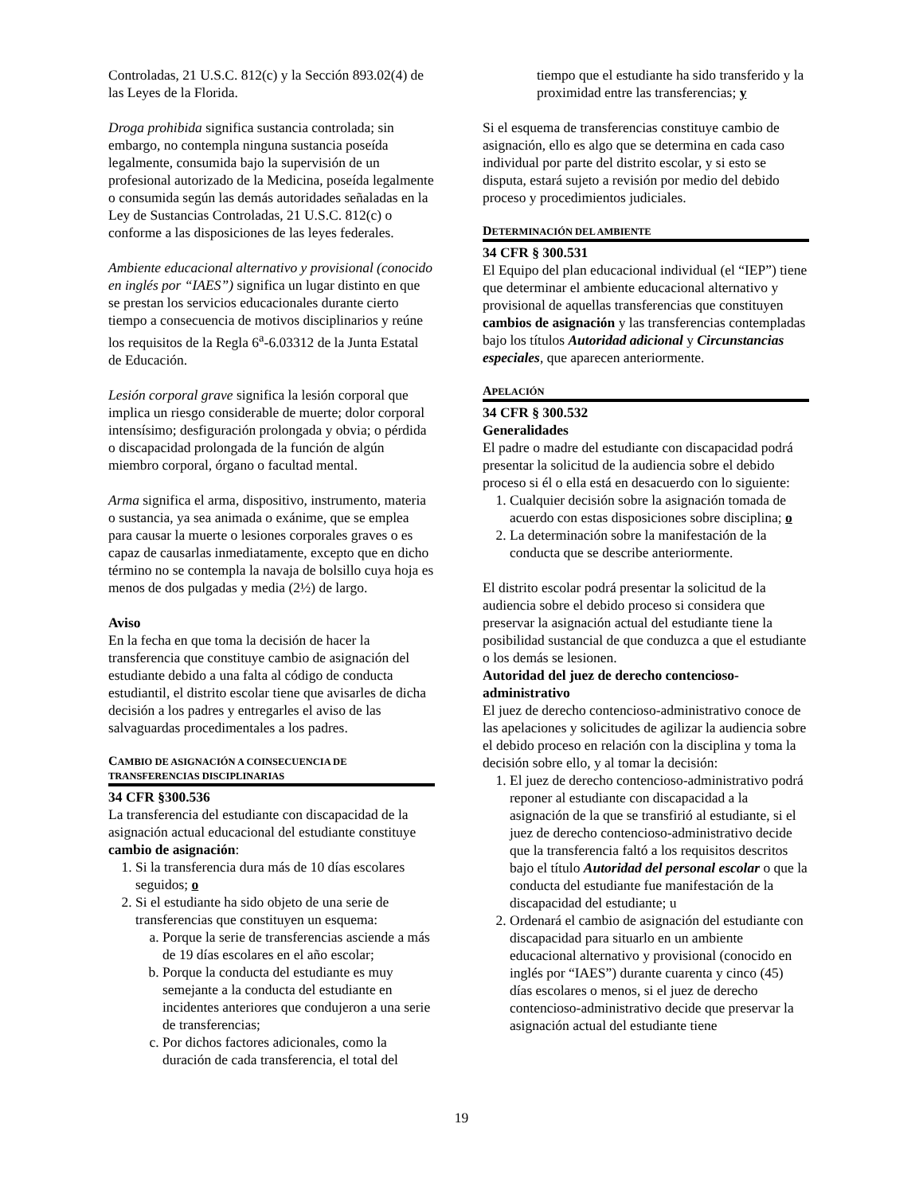Controladas, 21 U.S.C. 812(c) y la Sección 893.02(4) de las Leyes de la Florida.
Droga prohibida significa sustancia controlada; sin embargo, no contempla ninguna sustancia poseída legalmente, consumida bajo la supervisión de un profesional autorizado de la Medicina, poseída legalmente o consumida según las demás autoridades señaladas en la Ley de Sustancias Controladas, 21 U.S.C. 812(c) o conforme a las disposiciones de las leyes federales.
Ambiente educacional alternativo y provisional (conocido en inglés por “IAES”) significa un lugar distinto en que se prestan los servicios educacionales durante cierto tiempo a consecuencia de motivos disciplinarios y reúne los requisitos de la Regla 6<sup>a</sup>-6.03312 de la Junta Estatal de Educación.
Lesión corporal grave significa la lesión corporal que implica un riesgo considerable de muerte; dolor corporal intensísimo; desfiguración prolongada y obvia; o pérdida o discapacidad prolongada de la función de algún miembro corporal, órgano o facultad mental.
Arma significa el arma, dispositivo, instrumento, materia o sustancia, ya sea animada o exánime, que se emplea para causar la muerte o lesiones corporales graves o es capaz de causarlas inmediatamente, excepto que en dicho término no se contempla la navaja de bolsillo cuya hoja es menos de dos pulgadas y media (2½) de largo.
Aviso
En la fecha en que toma la decisión de hacer la transferencia que constituye cambio de asignación del estudiante debido a una falta al código de conducta estudiantil, el distrito escolar tiene que avisarles de dicha decisión a los padres y entregarles el aviso de las salvaguardas procedimentales a los padres.
CAMBIO DE ASIGNACIÓN A COINSECUENCIA DE TRANSFERENCIAS DISCIPLINARIAS
34 CFR §300.536
La transferencia del estudiante con discapacidad de la asignación actual educacional del estudiante constituye cambio de asignación:
1. Si la transferencia dura más de 10 días escolares seguidos; o
2. Si el estudiante ha sido objeto de una serie de transferencias que constituyen un esquema:
a. Porque la serie de transferencias asciende a más de 19 días escolares en el año escolar;
b. Porque la conducta del estudiante es muy semejante a la conducta del estudiante en incidentes anteriores que condujeron a una serie de transferencias;
c. Por dichos factores adicionales, como la duración de cada transferencia, el total del
tiempo que el estudiante ha sido transferido y la proximidad entre las transferencias; y
Si el esquema de transferencias constituye cambio de asignación, ello es algo que se determina en cada caso individual por parte del distrito escolar, y si esto se disputa, estará sujeto a revisión por medio del debido proceso y procedimientos judiciales.
DETERMINACIÓN DEL AMBIENTE
34 CFR § 300.531
El Equipo del plan educacional individual (el “IEP”) tiene que determinar el ambiente educacional alternativo y provisional de aquellas transferencias que constituyen cambios de asignación y las transferencias contempladas bajo los títulos Autoridad adicional y Circunstancias especiales, que aparecen anteriormente.
APELACIÓN
34 CFR § 300.532
Generalidades
El padre o madre del estudiante con discapacidad podrá presentar la solicitud de la audiencia sobre el debido proceso si él o ella está en desacuerdo con lo siguiente:
1. Cualquier decisión sobre la asignación tomada de acuerdo con estas disposiciones sobre disciplina; o
2. La determinación sobre la manifestación de la conducta que se describe anteriormente.
El distrito escolar podrá presentar la solicitud de la audiencia sobre el debido proceso si considera que preservar la asignación actual del estudiante tiene la posibilidad sustancial de que conduzca a que el estudiante o los demás se lesionen.
Autoridad del juez de derecho contencioso-administrativo
El juez de derecho contencioso-administrativo conoce de las apelaciones y solicitudes de agilizar la audiencia sobre el debido proceso en relación con la disciplina y toma la decisión sobre ello, y al tomar la decisión:
1. El juez de derecho contencioso-administrativo podrá reponer al estudiante con discapacidad a la asignación de la que se transfirió al estudiante, si el juez de derecho contencioso-administrativo decide que la transferencia faltó a los requisitos descritos bajo el título Autoridad del personal escolar o que la conducta del estudiante fue manifestación de la discapacidad del estudiante; u
2. Ordenará el cambio de asignación del estudiante con discapacidad para situarlo en un ambiente educacional alternativo y provisional (conocido en inglés por “IAES”) durante cuarenta y cinco (45) días escolares o menos, si el juez de derecho contencioso-administrativo decide que preservar la asignación actual del estudiante tiene
19